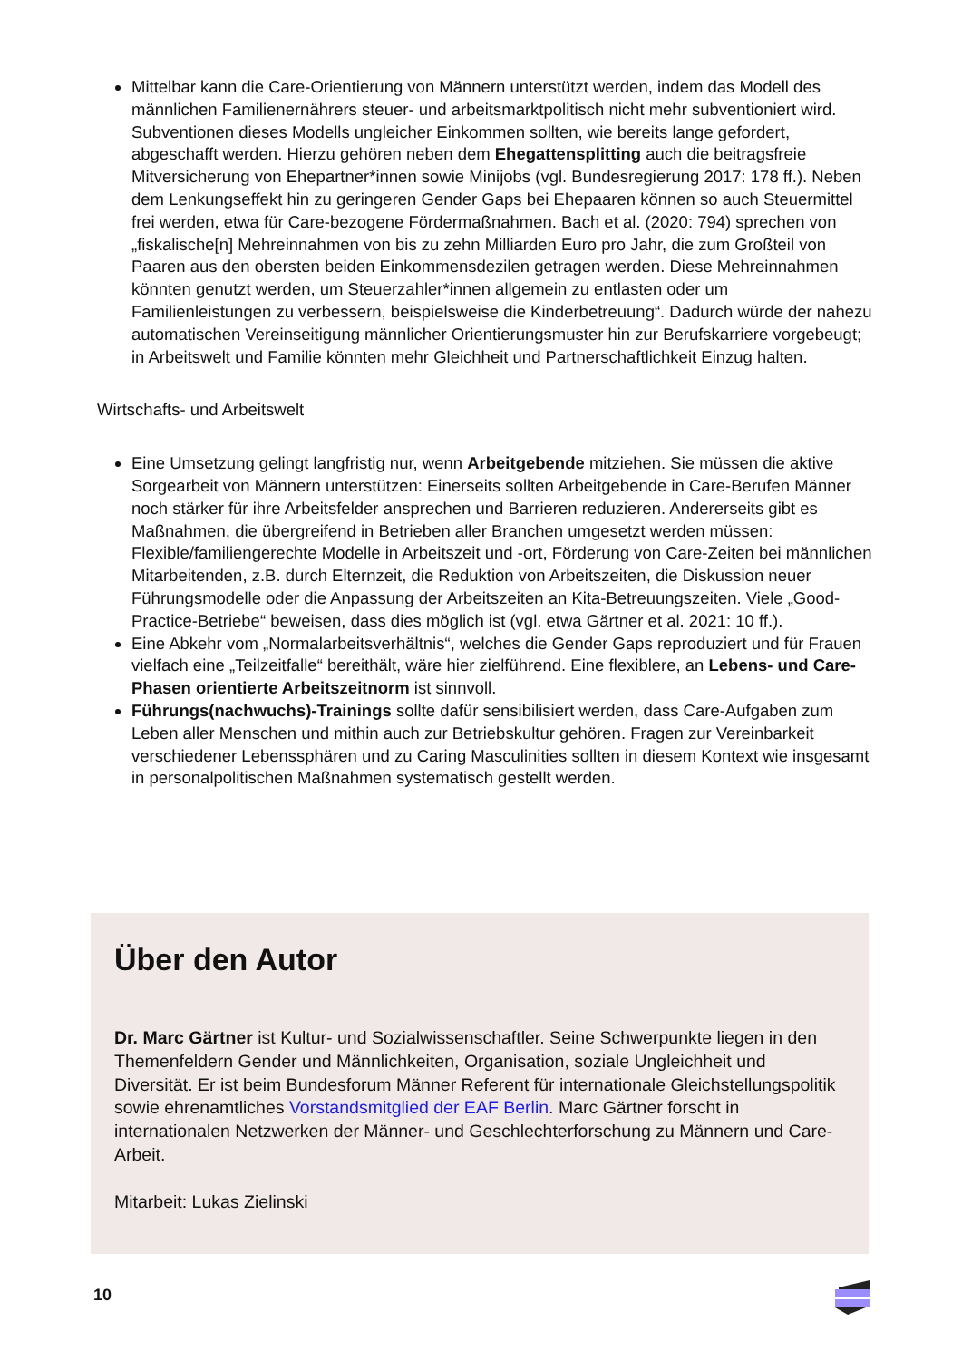Mittelbar kann die Care-Orientierung von Männern unterstützt werden, indem das Modell des männlichen Familienernährers steuer- und arbeitsmarktpolitisch nicht mehr subventioniert wird. Subventionen dieses Modells ungleicher Einkommen sollten, wie bereits lange gefordert, abgeschafft werden. Hierzu gehören neben dem Ehegattensplitting auch die beitragsfreie Mitversicherung von Ehepartner*innen sowie Minijobs (vgl. Bundesregierung 2017: 178 ff.). Neben dem Lenkungseffekt hin zu geringeren Gender Gaps bei Ehepaaren können so auch Steuermittel frei werden, etwa für Care-bezogene Fördermaßnahmen. Bach et al. (2020: 794) sprechen von „fiskalische[n] Mehreinnahmen von bis zu zehn Milliarden Euro pro Jahr, die zum Großteil von Paaren aus den obersten beiden Einkommensdezilen getragen werden. Diese Mehreinnahmen könnten genutzt werden, um Steuerzahler*innen allgemein zu entlasten oder um Familienleistungen zu verbessern, beispielsweise die Kinderbetreuung“. Dadurch würde der nahezu automatischen Vereinseitigung männlicher Orientierungsmuster hin zur Berufskarriere vorgebeugt; in Arbeitswelt und Familie könnten mehr Gleichheit und Partnerschaftlichkeit Einzug halten.
Wirtschafts- und Arbeitswelt
Eine Umsetzung gelingt langfristig nur, wenn Arbeitgebende mitziehen. Sie müssen die aktive Sorgearbeit von Männern unterstützen: Einerseits sollten Arbeitgebende in Care-Berufen Männer noch stärker für ihre Arbeitsfelder ansprechen und Barrieren reduzieren. Andererseits gibt es Maßnahmen, die übergreifend in Betrieben aller Branchen umgesetzt werden müssen: Flexible/familiengerechte Modelle in Arbeitszeit und -ort, Förderung von Care-Zeiten bei männlichen Mitarbeitenden, z.B. durch Elternzeit, die Reduktion von Arbeitszeiten, die Diskussion neuer Führungsmodelle oder die Anpassung der Arbeitszeiten an Kita-Betreuungszeiten. Viele „Good-Practice-Betriebe“ beweisen, dass dies möglich ist (vgl. etwa Gärtner et al. 2021: 10 ff.).
Eine Abkehr vom „Normalarbeitsverhältnis“, welches die Gender Gaps reproduziert und für Frauen vielfach eine „Teilzeitfalle“ bereithält, wäre hier zielführend. Eine flexiblere, an Lebens- und Care-Phasen orientierte Arbeitszeitnorm ist sinnvoll.
Führungs(nachwuchs)-Trainings sollte dafür sensibilisiert werden, dass Care-Aufgaben zum Leben aller Menschen und mithin auch zur Betriebskultur gehören. Fragen zur Vereinbarkeit verschiedener Lebenssphären und zu Caring Masculinities sollten in diesem Kontext wie insgesamt in personalpolitischen Maßnahmen systematisch gestellt werden.
Über den Autor
Dr. Marc Gärtner ist Kultur- und Sozialwissenschaftler. Seine Schwerpunkte liegen in den Themenfeldern Gender und Männlichkeiten, Organisation, soziale Ungleichheit und Diversität. Er ist beim Bundesforum Männer Referent für internationale Gleichstellungspolitik sowie ehrenamtliches Vorstandsmitglied der EAF Berlin. Marc Gärtner forscht in internationalen Netzwerken der Männer- und Geschlechterforschung zu Männern und Care-Arbeit.
Mitarbeit: Lukas Zielinski
10